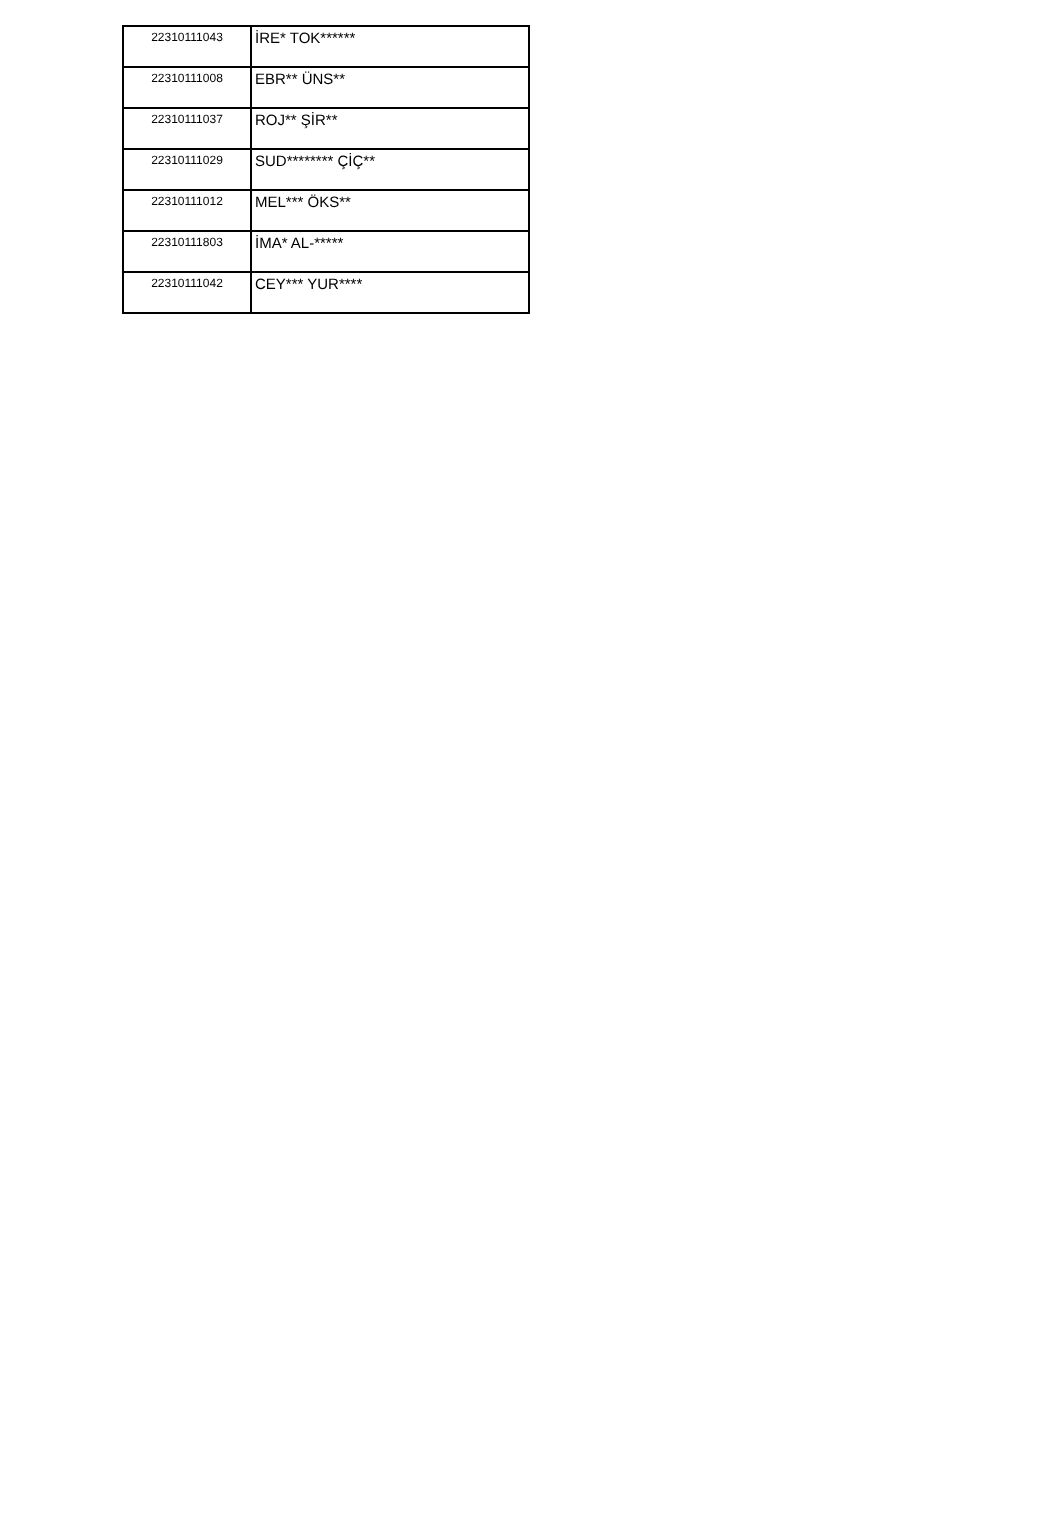| 22310111043 | İRE* TOK****** |
| 22310111008 | EBR** ÜNS** |
| 22310111037 | ROJ** ŞİR** |
| 22310111029 | SUD******** ÇİÇ** |
| 22310111012 | MEL*** ÖKS** |
| 22310111803 | İMA* AL-***** |
| 22310111042 | CEY*** YUR**** |